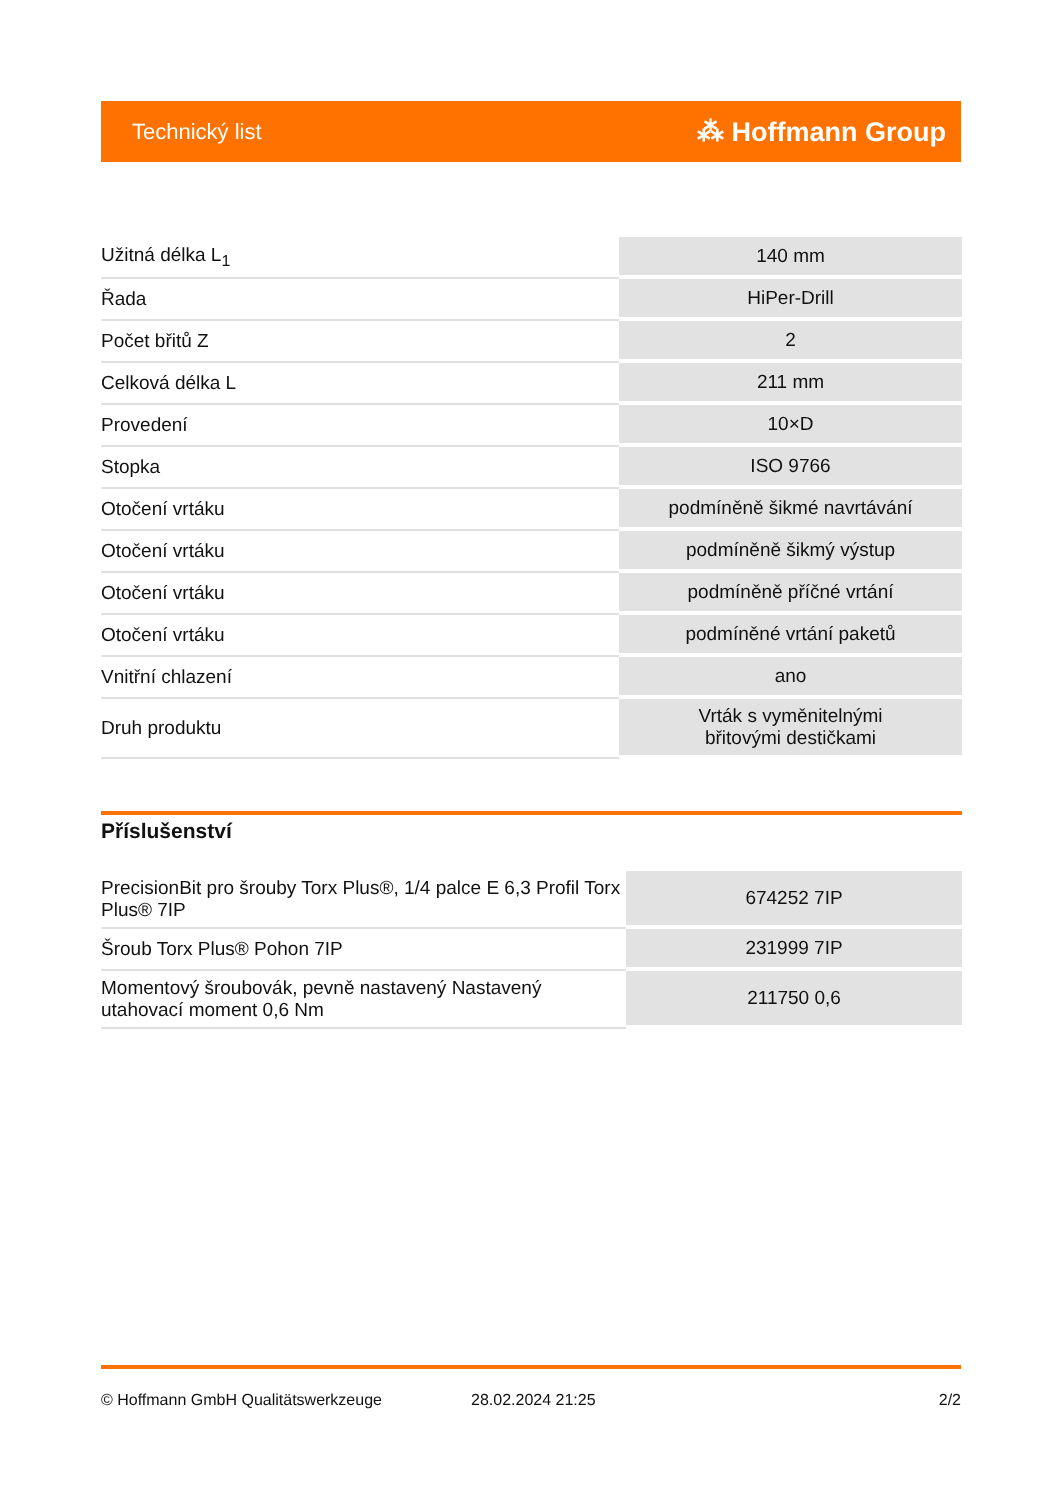Technický list ⁂ Hoffmann Group
| Užitná délka L<sub>1</sub> | 140 mm |
| Řada | HiPer-Drill |
| Počet břitů Z | 2 |
| Celková délka L | 211 mm |
| Provedení | 10×D |
| Stopka | ISO 9766 |
| Otočení vrtáku | podmíněně šikmé navrtávání |
| Otočení vrtáku | podmíněně šikmý výstup |
| Otočení vrtáku | podmíněně příčné vrtání |
| Otočení vrtáku | podmíněné vrtání paketů |
| Vnitřní chlazení | ano |
| Druh produktu | Vrták s vyměnitelnými břitovými destičkami |
Příslušenství
| PrecisionBit pro šrouby Torx Plus®, 1/4 palce E 6,3 Profil Torx Plus® 7IP | 674252 7IP |
| Šroub Torx Plus® Pohon 7IP | 231999 7IP |
| Momentový šroubovák, pevně nastavený Nastavený utahovací moment 0,6 Nm | 211750 0,6 |
© Hoffmann GmbH Qualitätswerkzeuge 28.02.2024 21:25 2/2